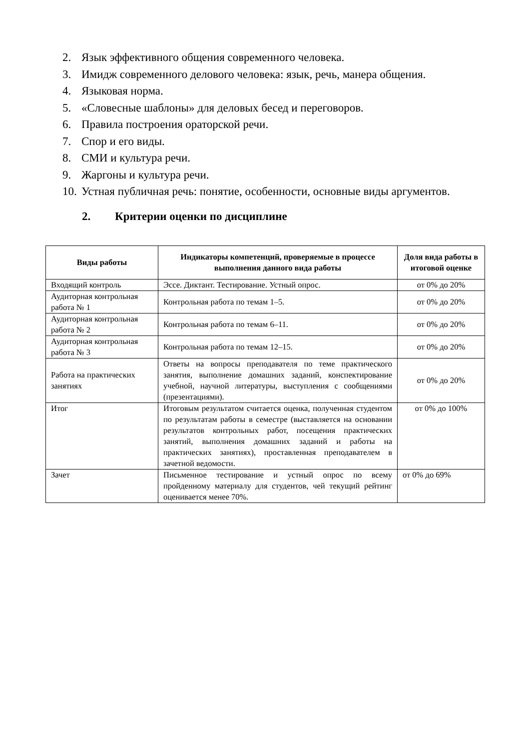2. Язык эффективного общения современного человека.
3. Имидж современного делового человека: язык, речь, манера общения.
4. Языковая норма.
5. «Словесные шаблоны» для деловых бесед и переговоров.
6. Правила построения ораторской речи.
7. Спор и его виды.
8. СМИ и культура речи.
9. Жаргоны и культура речи.
10. Устная публичная речь: понятие, особенности, основные виды аргументов.
2. Критерии оценки по дисциплине
| Виды работы | Индикаторы компетенций, проверяемые в процессе выполнения данного вида работы | Доля вида работы в итоговой оценке |
| --- | --- | --- |
| Входящий контроль | Эссе. Диктант. Тестирование. Устный опрос. | от 0% до 20% |
| Аудиторная контрольная работа № 1 | Контрольная работа по темам 1–5. | от 0% до 20% |
| Аудиторная контрольная работа № 2 | Контрольная работа по темам 6–11. | от 0% до 20% |
| Аудиторная контрольная работа № 3 | Контрольная работа по темам 12–15. | от 0% до 20% |
| Работа на практических занятиях | Ответы на вопросы преподавателя по теме практического занятия, выполнение домашних заданий, конспектирование учебной, научной литературы, выступления с сообщениями (презентациями). | от 0% до 20% |
| Итог | Итоговым результатом считается оценка, полученная студентом по результатам работы в семестре (выставляется на основании результатов контрольных работ, посещения практических занятий, выполнения домашних заданий и работы на практических занятиях), проставленная преподавателем в зачетной ведомости. | от 0% до 100% |
| Зачет | Письменное тестирование и устный опрос по всему пройденному материалу для студентов, чей текущий рейтинг оценивается менее 70%. | от 0% до 69% |